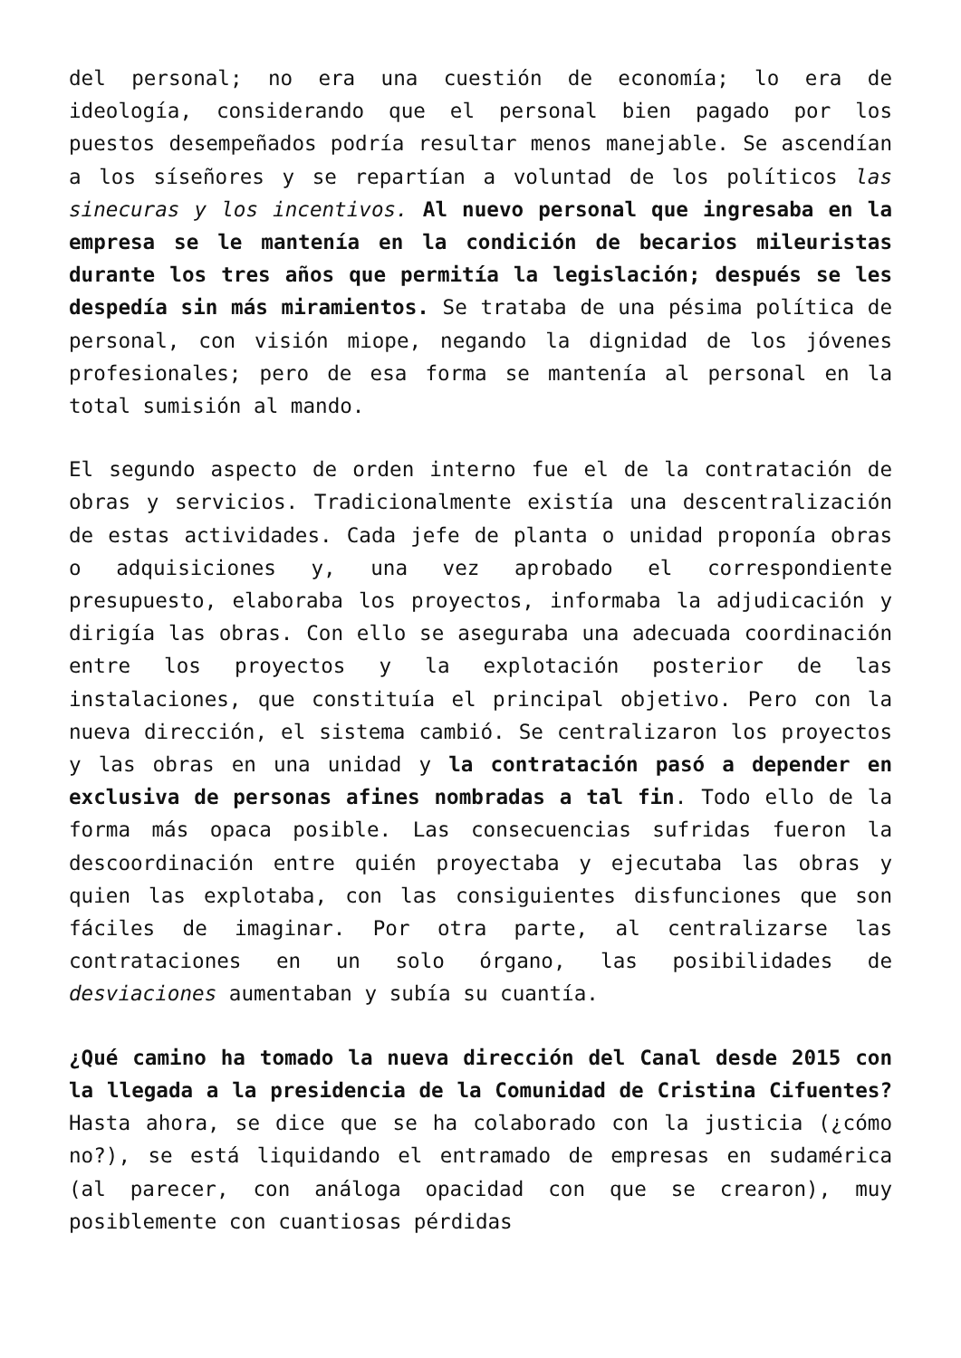del personal; no era una cuestión de economía; lo era de ideología, considerando que el personal bien pagado por los puestos desempeñados podría resultar menos manejable. Se ascendían a los síseñores y se repartían a voluntad de los políticos las sinecuras y los incentivos. Al nuevo personal que ingresaba en la empresa se le mantenía en la condición de becarios mileuristas durante los tres años que permitía la legislación; después se les despedía sin más miramientos. Se trataba de una pésima política de personal, con visión miope, negando la dignidad de los jóvenes profesionales; pero de esa forma se mantenía al personal en la total sumisión al mando.
El segundo aspecto de orden interno fue el de la contratación de obras y servicios. Tradicionalmente existía una descentralización de estas actividades. Cada jefe de planta o unidad proponía obras o adquisiciones y, una vez aprobado el correspondiente presupuesto, elaboraba los proyectos, informaba la adjudicación y dirigía las obras. Con ello se aseguraba una adecuada coordinación entre los proyectos y la explotación posterior de las instalaciones, que constituía el principal objetivo. Pero con la nueva dirección, el sistema cambió. Se centralizaron los proyectos y las obras en una unidad y la contratación pasó a depender en exclusiva de personas afines nombradas a tal fin. Todo ello de la forma más opaca posible. Las consecuencias sufridas fueron la descoordinación entre quién proyectaba y ejecutaba las obras y quien las explotaba, con las consiguientes disfunciones que son fáciles de imaginar. Por otra parte, al centralizarse las contrataciones en un solo órgano, las posibilidades de desviaciones aumentaban y subía su cuantía.
¿Qué camino ha tomado la nueva dirección del Canal desde 2015 con la llegada a la presidencia de la Comunidad de Cristina Cifuentes? Hasta ahora, se dice que se ha colaborado con la justicia (¿cómo no?), se está liquidando el entramado de empresas en sudamérica (al parecer, con análoga opacidad con que se crearon), muy posiblemente con cuantiosas pérdidas